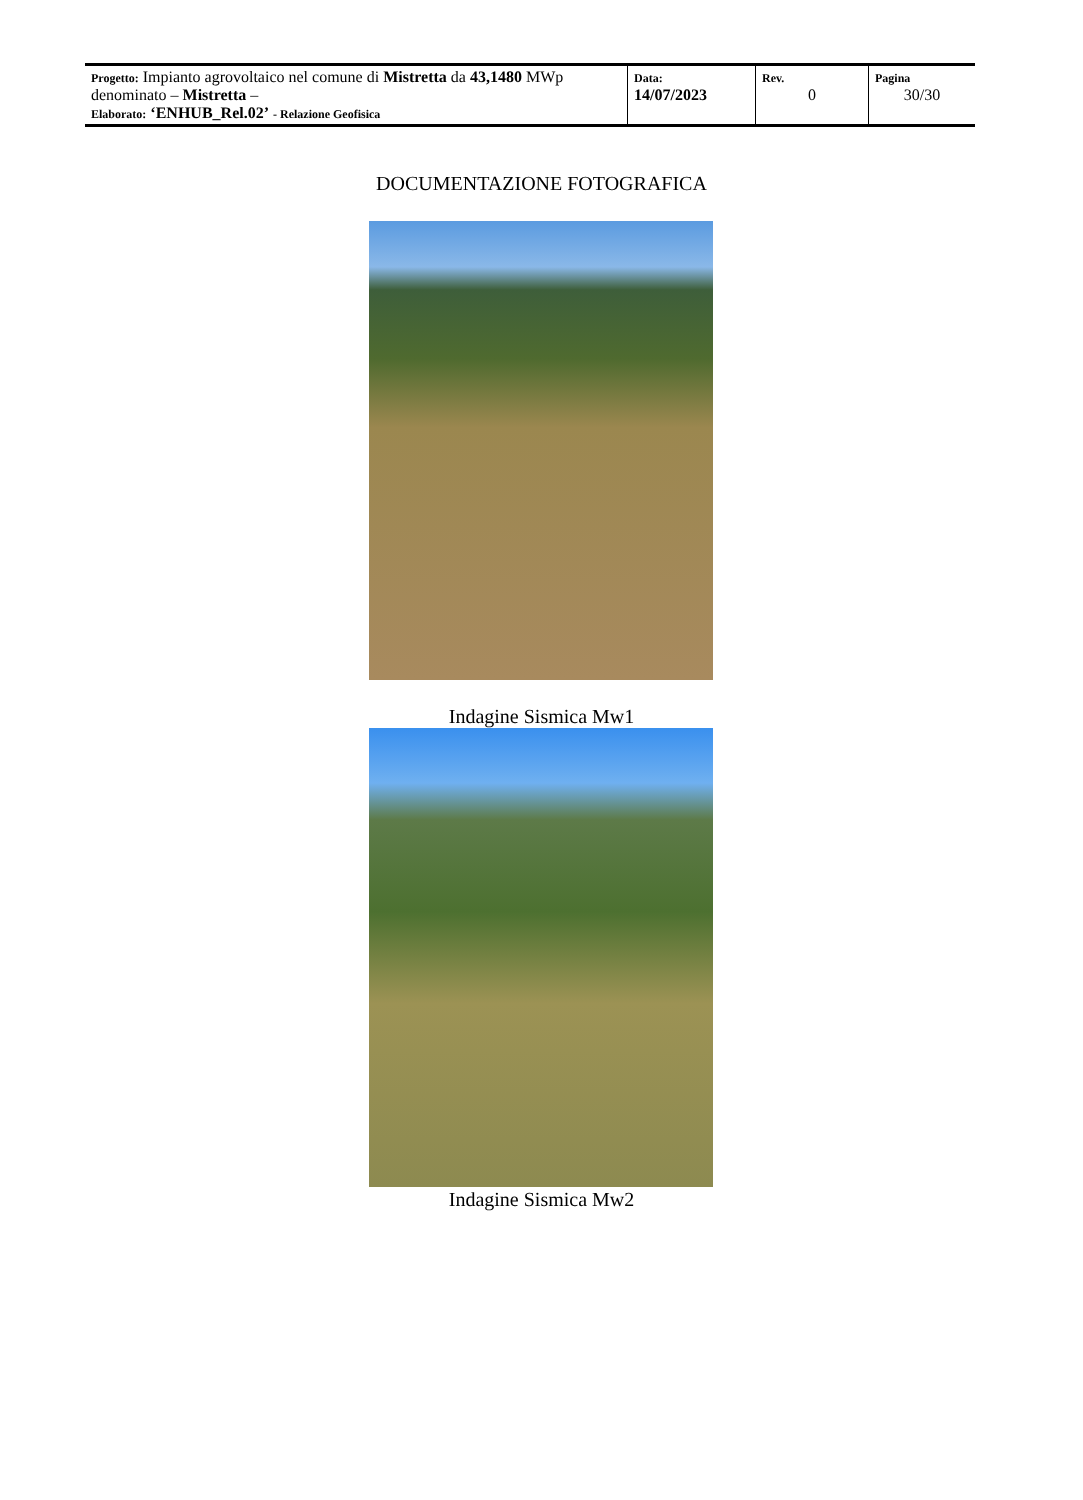| Progetto: Impianto agrovoltaico nel comune di Mistretta da 43,1480 MWp denominato – Mistretta – Elaborato: ‘ENHUB_Rel.02’ - Relazione Geofisica | Data: 14/07/2023 | Rev. 0 | Pagina 30/30 |
DOCUMENTAZIONE FOTOGRAFICA
Indagine Sismica Mw1
Indagine Sismica Mw2